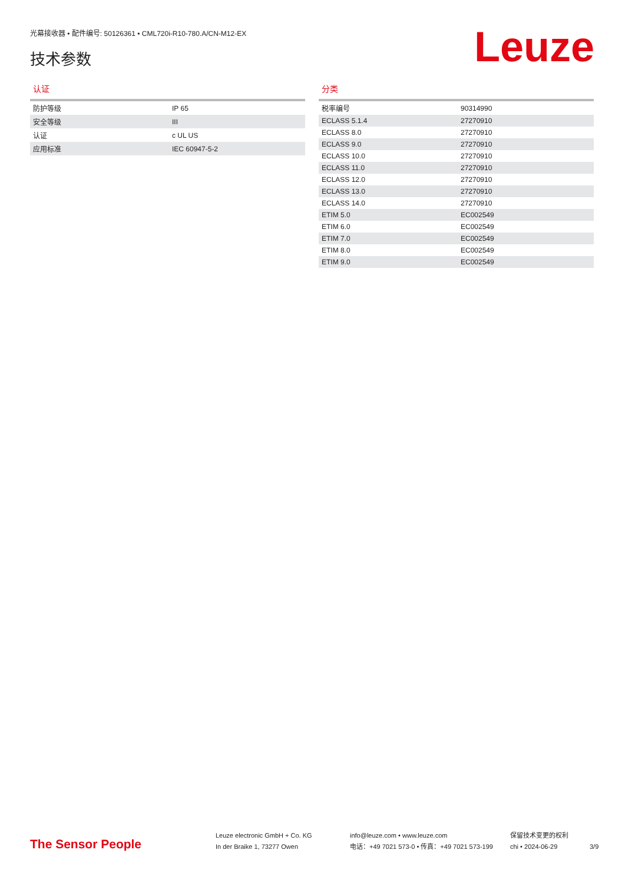光幕接收器 • 配件编号: 50126361 • CML720i-R10-780.A/CN-M12-EX
技术参数 Leuze
认证
| 防护等级 | IP 65 |
| 安全等级 | III |
| 认证 | c UL US |
| 应用标准 | IEC 60947-5-2 |
分类
| 税率编号 | 90314990 |
| ECLASS 5.1.4 | 27270910 |
| ECLASS 8.0 | 27270910 |
| ECLASS 9.0 | 27270910 |
| ECLASS 10.0 | 27270910 |
| ECLASS 11.0 | 27270910 |
| ECLASS 12.0 | 27270910 |
| ECLASS 13.0 | 27270910 |
| ECLASS 14.0 | 27270910 |
| ETIM 5.0 | EC002549 |
| ETIM 6.0 | EC002549 |
| ETIM 7.0 | EC002549 |
| ETIM 8.0 | EC002549 |
| ETIM 9.0 | EC002549 |
The Sensor People
Leuze electronic GmbH + Co. KG
In der Braike 1, 73277 Owen
info@leuze.com • www.leuze.com
电话：+49 7021 573-0 • 传真：+49 7021 573-199
保留技术变更的权利
chi • 2024-06-29
3/9